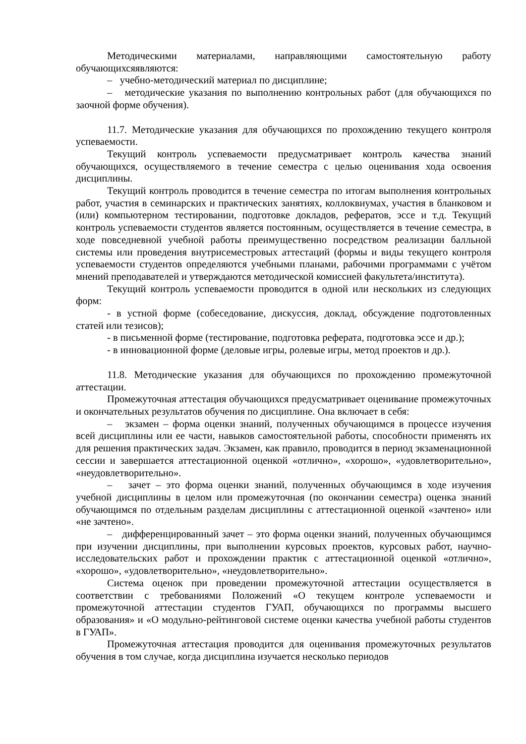Методическими материалами, направляющими самостоятельную работу обучающихсяявляются:
– учебно-методический материал по дисциплине;
– методические указания по выполнению контрольных работ (для обучающихся по заочной форме обучения).
11.7. Методические указания для обучающихся по прохождению текущего контроля успеваемости.
Текущий контроль успеваемости предусматривает контроль качества знаний обучающихся, осуществляемого в течение семестра с целью оценивания хода освоения дисциплины.
Текущий контроль проводится в течение семестра по итогам выполнения контрольных работ, участия в семинарских и практических занятиях, коллоквиумах, участия в бланковом и (или) компьютерном тестировании, подготовке докладов, рефератов, эссе и т.д. Текущий контроль успеваемости студентов является постоянным, осуществляется в течение семестра, в ходе повседневной учебной работы преимущественно посредством реализации балльной системы или проведения внутрисеместровых аттестаций (формы и виды текущего контроля успеваемости студентов определяются учебными планами, рабочими программами с учётом мнений преподавателей и утверждаются методической комиссией факультета/института).
Текущий контроль успеваемости проводится в одной или нескольких из следующих форм:
- в устной форме (собеседование, дискуссия, доклад, обсуждение подготовленных статей или тезисов);
- в письменной форме (тестирование, подготовка реферата, подготовка эссе и др.);
- в инновационной форме (деловые игры, ролевые игры, метод проектов и др.).
11.8. Методические указания для обучающихся по прохождению промежуточной аттестации.
Промежуточная аттестация обучающихся предусматривает оценивание промежуточных и окончательных результатов обучения по дисциплине. Она включает в себя:
– экзамен – форма оценки знаний, полученных обучающимся в процессе изучения всей дисциплины или ее части, навыков самостоятельной работы, способности применять их для решения практических задач. Экзамен, как правило, проводится в период экзаменационной сессии и завершается аттестационной оценкой «отлично», «хорошо», «удовлетворительно», «неудовлетворительно».
– зачет – это форма оценки знаний, полученных обучающимся в ходе изучения учебной дисциплины в целом или промежуточная (по окончании семестра) оценка знаний обучающимся по отдельным разделам дисциплины с аттестационной оценкой «зачтено» или «не зачтено».
– дифференцированный зачет – это форма оценки знаний, полученных обучающимся при изучении дисциплины, при выполнении курсовых проектов, курсовых работ, научно-исследовательских работ и прохождении практик с аттестационной оценкой «отлично», «хорошо», «удовлетворительно», «неудовлетворительно».
Система оценок при проведении промежуточной аттестации осуществляется в соответствии с требованиями Положений «О текущем контроле успеваемости и промежуточной аттестации студентов ГУАП, обучающихся по программы высшего образования» и «О модульно-рейтинговой системе оценки качества учебной работы студентов в ГУАП».
Промежуточная аттестация проводится для оценивания промежуточных результатов обучения в том случае, когда дисциплина изучается несколько периодов